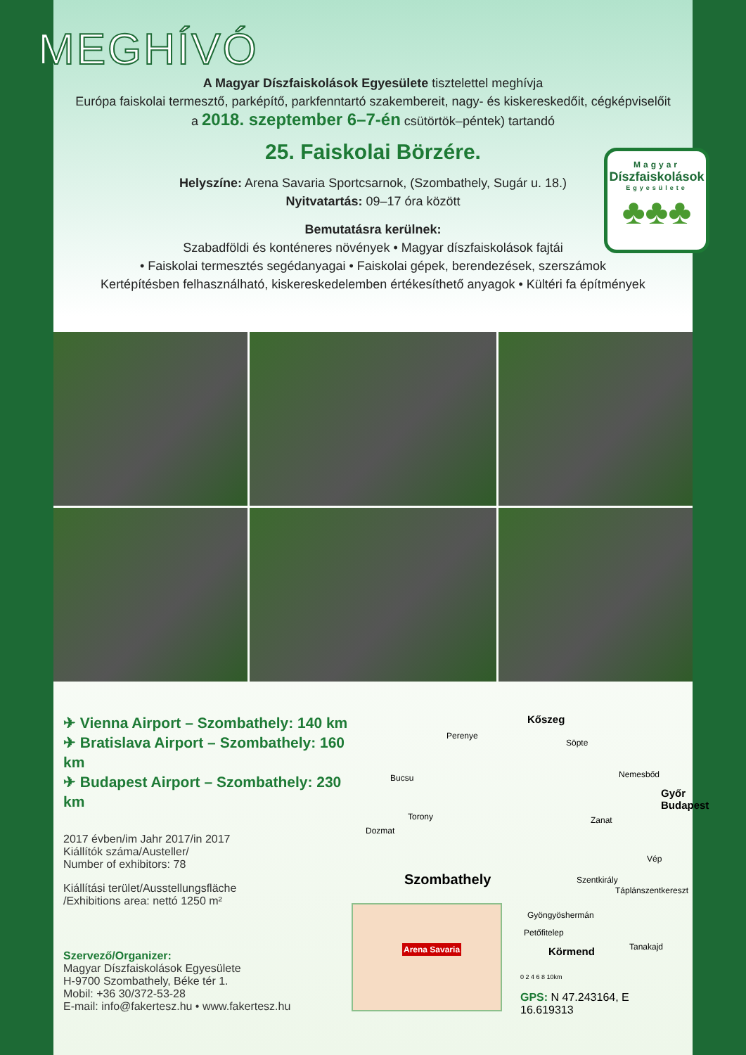MEGHÍVÓ
A Magyar Díszfaiskolások Egyesülete tisztelettel meghívja
Európa faiskolai termesztő, parképítő, parkfenntartó szakembereit, nagy- és kiskereskedőit, cégképviselőit
a 2018. szeptember 6–7-én csütörtök–péntek) tartandó
25. Faiskolai Börzére.
Helyszíne: Arena Savaria Sportcsarnok, (Szombathely, Sugár u. 18.)
Nyitvatartás: 09–17 óra között
Bemutatásra kerülnek:
Szabadföldi és konténeres növények • Magyar díszfaiskolások fajtái
• Faiskolai termesztés segédanyagai • Faiskolai gépek, berendezések, szerszámok
Kertépítésben felhasználható, kiskereskedelemben értékesíthető anyagok • Kültéri fa építmények
Magyar
Díszfaiskolások
Egyesülete
♣♣♣
✈ Vienna Airport – Szombathely: 140 km
✈ Bratislava Airport – Szombathely: 160 km
✈ Budapest Airport – Szombathely: 230 km
2017 évben/im Jahr 2017/in 2017
Kiállítók száma/Austeller/
Number of exhibitors: 78
Kiállítási terület/Ausstellungsfläche
/Exhibitions area: nettó 1250 m²
Szervező/Organizer:
Magyar Díszfaiskolások Egyesülete
H-9700 Szombathely, Béke tér 1.
Mobil: +36 30/372-53-28
E-mail: info@fakertesz.hu • www.fakertesz.hu
Kőszeg
Perenye
Söpte
Bucsu Nemesbőd
Győr
Budapest
Torony Zanat
Dozmat
Vép
Szombathely Szentkirály
Táplánszentkereszt
Gyöngyöshermán
Petőfitelep
Tanakajd Körmend
0 2 4 6 8 10km
GPS: N 47.243164, E 16.619313
Arena Savaria